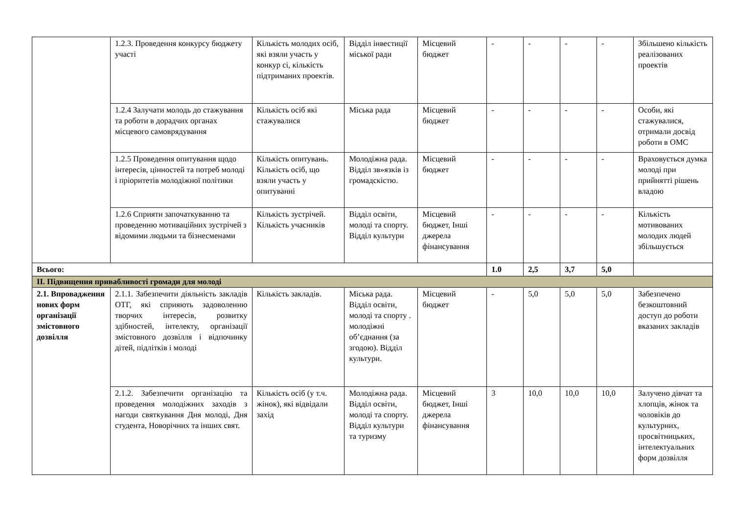| | 1.2.3. Проведення конкурсу бюджету участі | Кількість молодих осіб, які взяли участь у конкур сі, кількість підтриманих проектів. | Відділ інвестиції міської ради | Місцевий бюджет | - | - | - | - | Збільшено кількість реалізованих проектів |
| | 1.2.4 Залучати молодь до стажування та роботи в дорадчих органах місцевого самоврядування | Кількість осіб які стажувалися | Міська рада | Місцевий бюджет | - | - | - | - | Особи, які стажувалися, отримали досвід роботи в ОМС |
| | 1.2.5 Проведення опитування щодо інтересів, цінностей та потреб молоді і пріоритетів молодіжної політики | Кількість опитувань. Кількість осіб, що взяли участь у опитуванні | Молодіжна рада. Відділ зв»язків із громадскістю. | Місцевий бюджет | - | - | - | - | Враховується думка молоді при прийнятті рішень владою |
| | 1.2.6 Сприяти започаткуванню та проведенню мотиваційних зустрічей з відомими людьми та бізнесменами | Кількість зустрічей. Кількість учасників | Відділ освіти, молоді та спорту. Відділ культури | Місцевий бюджет, Інші джерела фінансування | - | - | - | - | Кількість мотивованих молодих людей збільшується |
| Всього: | | | | | 1.0 | 2,5 | 3,7 | 5,0 | |
| ІІ. Підвищення привабливості громади для молоді | | | | | | | | | |
| 2.1. Впровадження нових форм організації змістовного дозвілля | 2.1.1. Забезпечити діяльність закладів ОТГ, які сприяють задоволенню творчих інтересів, розвитку здібностей, інтелекту, організації змістовного дозвілля і відпочинку дітей, підлітків і молоді | Кількість закладів. | Міська рада. Відділ освіти, молоді та спорту . молодіжні об’єднання (за згодою). Відділ культури. | Місцевий бюджет | - | 5,0 | 5,0 | 5,0 | Забезпечено безкоштовний доступ до роботи вказаних закладів |
| | 2.1.2. Забезпечити організацію та проведення молодіжних заходів з нагоди святкування Дня молоді, Дня студента, Новорічних та інших свят. | Кількість осіб (у т.ч. жінок), які відвідали захід | Молодіжна рада. Відділ освіти, молоді та спорту. Відділ культури та туризму | Місцевий бюджет, Інші джерела фінансування | 3 | 10,0 | 10,0 | 10,0 | Залучено дівчат та хлопців, жінок та чоловіків до культурних, просвітницьких, інтелектуальних форм дозвілля |